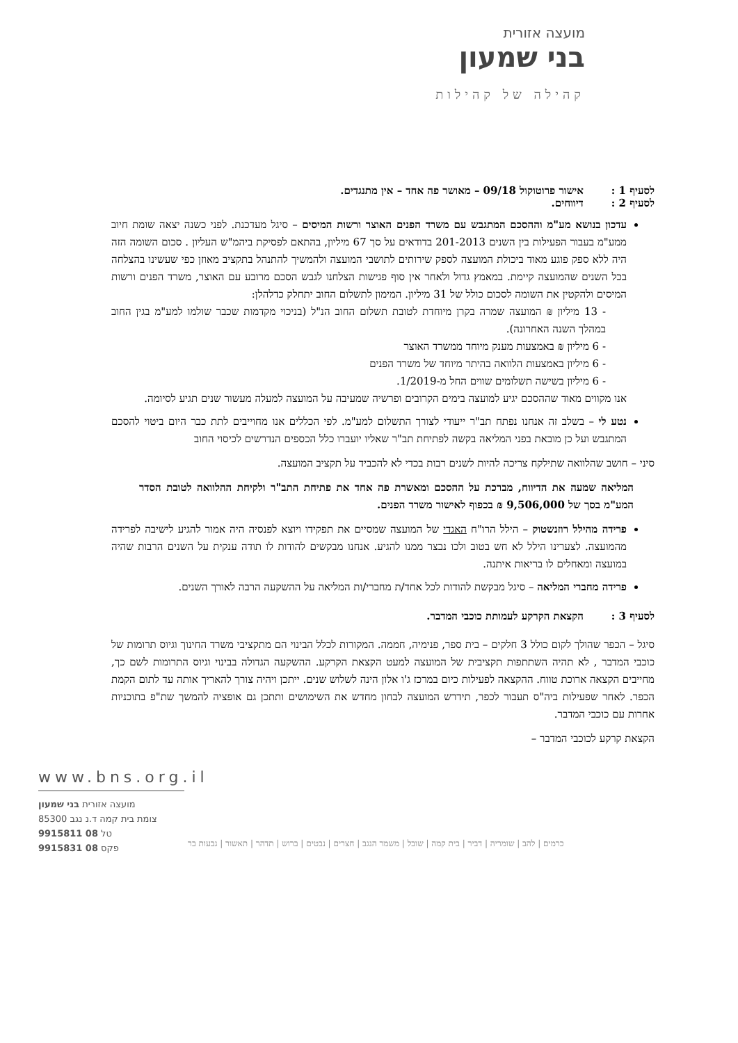מועצה אזורית
בני שמעון
קהילה של קהילות
לסעיף 1 : אישור פרוטוקול 09/18 – מאושר פה אחד – אין מתנגדים.
לסעיף 2 : דיווחים.
עדכון בנושא מע"מ וההסכם המתגבש עם משרד הפנים האוצר ורשות המיסים – סיגל מעדכנת. לפני כשנה יצאה שומת חיוב ממע"מ בעבור הפעילות בין השנים 201-2013 בדודאים על סך 67 מיליון, בהתאם לפסיקת ביהמ"ש העליון . סכום השומה הזה היה ללא ספק פוגע מאוד ביכולת המועצה לספק שירותים לתושבי המועצה ולהמשיך להתנהל בתקציב מאוזן כפי שעשינו בהצלחה בכל השנים שהמועצה קיימת. במאמץ גדול ולאחר אין סוף פגישות הצלחנו לגבש הסכם מרובע עם האוצר, משרד הפנים ורשות המיסים ולהקטין את השומה לסכום כולל של 31 מיליון. המימון לתשלום החוב יתחלק כדלהלן:
- 13 מיליון ₪ המועצה שמרה בקרן מיוחדת לטובת תשלום החוב הנ"ל (בניכוי מקדמות שכבר שולמו למע"מ בגין החוב במהלך השנה האחרונה).
- 6 מיליון ₪ באמצעות מענק מיוחד ממשרד האוצר
- 6 מיליון באמצעות הלוואה בהיתר מיוחד של משרד הפנים
- 6 מיליון בשישה תשלומים שווים החל מ-1/2019.
אנו מקווים מאוד שההסכם יגיע למועצה בימים הקרובים ופרשיה שמעיבה על המועצה למעלה מעשור שנים תגיע לסיומה.
נטע לי – בשלב זה אנחנו נפתח תב"ר ייעודי לצורך התשלום למע"מ. לפי הכללים אנו מחוייבים לתת כבר היום ביטוי להסכם המתגבש ועל כן מובאת בפני המליאה בקשה לפתיחת תב"ר שאליו יועברו כלל הכספים הנדרשים לכיסוי החוב
סיני – חושב שהלוואה שתילקח צריכה להיות לשנים רבות בכדי לא להכביד על תקציב המועצה.
המליאה שמעה את הדיווח, מברכת על ההסכם ומאשרת פה אחד את פתיחת התב"ר ולקיחת ההלוואה לטובת הסדר המע"מ בסך של 9,506,000 ₪ בכפוף לאישור משרד הפנים.
פרידה מהילל רוזנשטוק – הילל הרו"ח האגדי של המועצה שמסיים את תפקידו ויוצא לפנסיה היה אמור להגיע לישיבה לפרידה מהמועצה. לצערינו הילל לא חש בטוב ולכו נבצר ממנו להגיע. אנחנו מבקשים להודות לו תודה ענקית על השנים הרבות שהיה במועצה ומאחלים לו בריאות איתנה.
פרידה מחברי המליאה – סיגל מבקשת להודות לכל אחד/ת מחברי/ות המליאה על ההשקעה הרבה לאורך השנים.
לסעיף 3 : הקצאת הקרקע לעמותת כוכבי המדבר.
סיגל – הכפר שהולך לקום כולל 3 חלקים – בית ספר, פנימיה, חממה. המקורות לכלל הבינוי הם מתקציבי משרד החינוך וגיוס תרומות של כוכבי המדבר , לא תהיה השתתפות תקציבית של המועצה למעט הקצאת הקרקע. ההשקעה הגדולה בבינוי וגיוס התרומות לשם כך, מחייבים הקצאה ארוכת טווח. ההקצאה לפעילות כיום במרכז ג'ו אלון הינה לשלוש שנים. ייתכן ויהיה צורך להאריך אותה עד לתום הקמת הכפר. לאחר שפעילות ביה"ס תעבור לכפר, תידרש המועצה לבחון מחדש את השימושים ותתכן גם אופציה להמשך שת"פ בתוכניות אחרות עם כוכבי המדבר.
הקצאת קרקע לכוכבי המדבר –
www.bns.org.il
מועצה אזורית בני שמעון
צומת בית קמה ד.נ נגב 85300
טל 08 9915811
פקס 08 9915831
כרמים | להב | שומריה | דביר | בית קמה | שובל | משמר הנגב | חצרים | נבטים | ברוש | תדהר | תאשור | גבעות בר